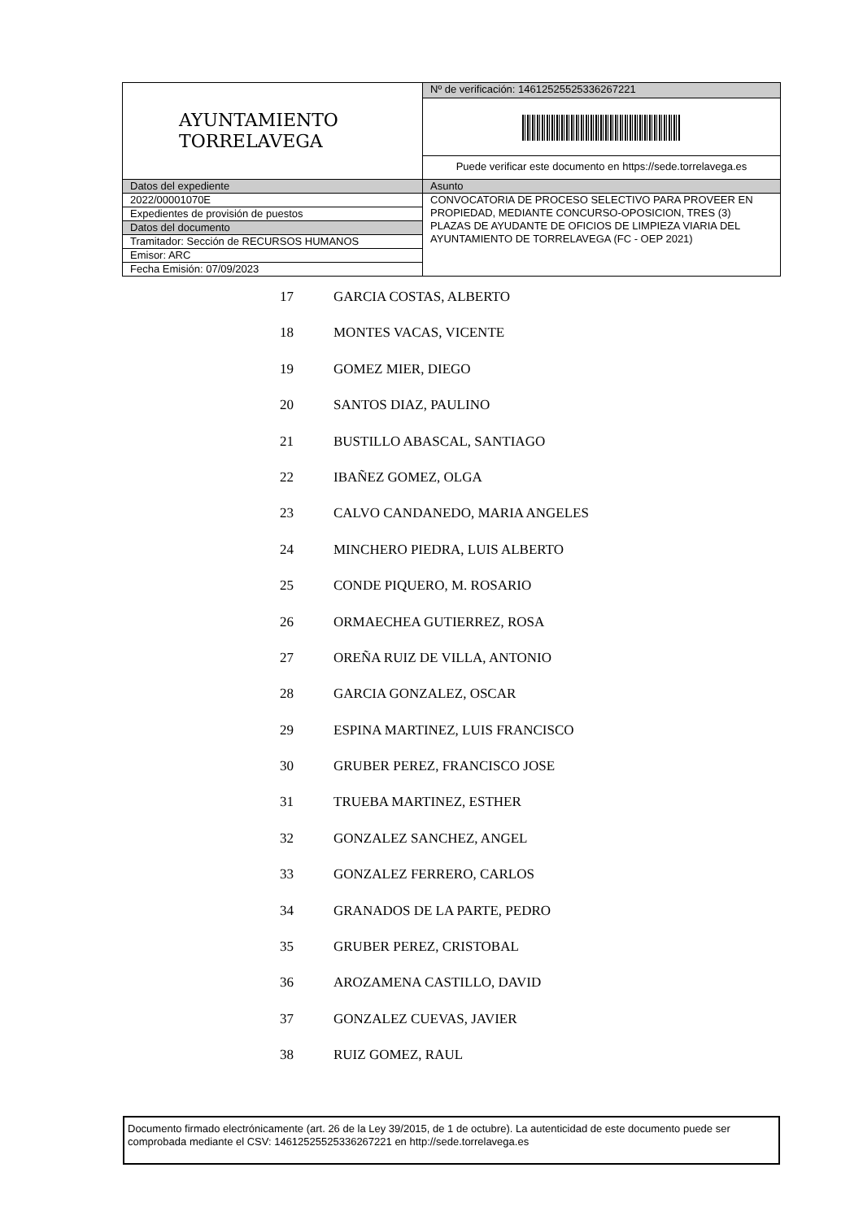| AYUNTAMIENTO TORRELAVEGA | Nº de verificación: 14612525525336267221 |
| | Puede verificar este documento en https://sede.torrelavega.es |
| Datos del expediente | Asunto |
| 2022/00001070E | CONVOCATORIA DE PROCESO SELECTIVO PARA PROVEER EN PROPIEDAD, MEDIANTE CONCURSO-OPOSICION, TRES (3) PLAZAS DE AYUDANTE DE OFICIOS DE LIMPIEZA VIARIA DEL AYUNTAMIENTO DE TORRELAVEGA (FC - OEP 2021) |
| Expedientes de provisión de puestos | |
| Datos del documento | |
| Tramitador: Sección de RECURSOS HUMANOS | |
| Emisor: ARC | |
| Fecha Emisión: 07/09/2023 | |
17 GARCIA COSTAS, ALBERTO
18 MONTES VACAS, VICENTE
19 GOMEZ MIER, DIEGO
20 SANTOS DIAZ, PAULINO
21 BUSTILLO ABASCAL, SANTIAGO
22 IBAÑEZ GOMEZ, OLGA
23 CALVO CANDANEDO, MARIA ANGELES
24 MINCHERO PIEDRA, LUIS ALBERTO
25 CONDE PIQUERO, M. ROSARIO
26 ORMAECHEA GUTIERREZ, ROSA
27 OREÑA RUIZ DE VILLA, ANTONIO
28 GARCIA GONZALEZ, OSCAR
29 ESPINA MARTINEZ, LUIS FRANCISCO
30 GRUBER PEREZ, FRANCISCO JOSE
31 TRUEBA MARTINEZ, ESTHER
32 GONZALEZ SANCHEZ, ANGEL
33 GONZALEZ FERRERO, CARLOS
34 GRANADOS DE LA PARTE, PEDRO
35 GRUBER PEREZ, CRISTOBAL
36 AROZAMENA CASTILLO, DAVID
37 GONZALEZ CUEVAS, JAVIER
38 RUIZ GOMEZ, RAUL
Documento firmado electrónicamente (art. 26 de la Ley 39/2015, de 1 de octubre). La autenticidad de este documento puede ser comprobada mediante el CSV: 14612525525336267221 en http://sede.torrelavega.es